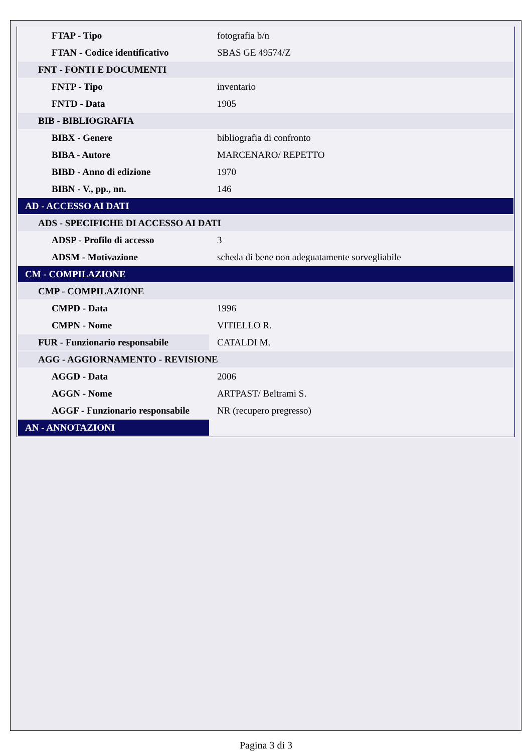| FTAP - Tipo | fotografia b/n |
| FTAN - Codice identificativo | SBAS GE 49574/Z |
| FNT - FONTI E DOCUMENTI | |
| FNTP - Tipo | inventario |
| FNTD - Data | 1905 |
| BIB - BIBLIOGRAFIA | |
| BIBX - Genere | bibliografia di confronto |
| BIBA - Autore | MARCENARO/ REPETTO |
| BIBD - Anno di edizione | 1970 |
| BIBN - V., pp., nn. | 146 |
| AD - ACCESSO AI DATI | |
| ADS - SPECIFICHE DI ACCESSO AI DATI | |
| ADSP - Profilo di accesso | 3 |
| ADSM - Motivazione | scheda di bene non adeguatamente sorvegliabile |
| CM - COMPILAZIONE | |
| CMP - COMPILAZIONE | |
| CMPD - Data | 1996 |
| CMPN - Nome | VITIELLO R. |
| FUR - Funzionario responsabile | CATALDI M. |
| AGG - AGGIORNAMENTO - REVISIONE | |
| AGGD - Data | 2006 |
| AGGN - Nome | ARTPAST/ Beltrami S. |
| AGGF - Funzionario responsabile | NR (recupero pregresso) |
| AN - ANNOTAZIONI | |
Pagina 3 di 3